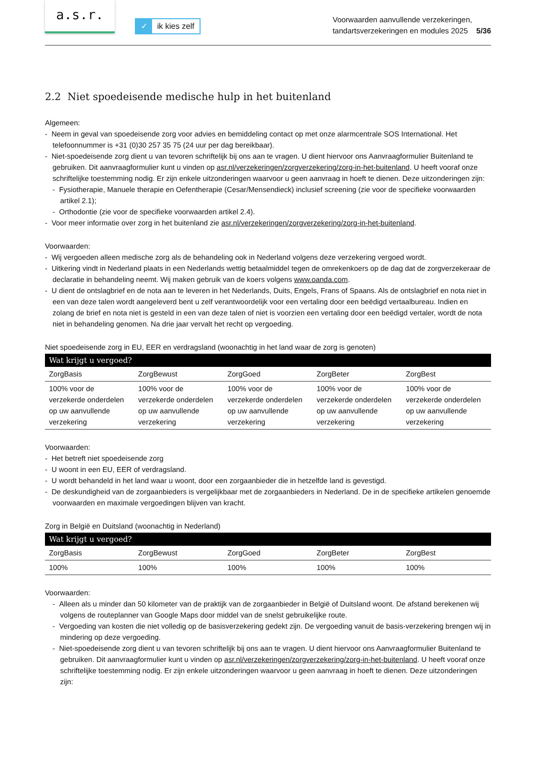a.s.r.
✓ ik kies zelf
Voorwaarden aanvullende verzekeringen,
tandartsverzekeringen en modules 2025 5/36
2.2 Niet spoedeisende medische hulp in het buitenland
Algemeen:
- Neem in geval van spoedeisende zorg voor advies en bemiddeling contact op met onze alarmcentrale SOS International. Het telefoonnummer is +31 (0)30 257 35 75 (24 uur per dag bereikbaar).
- Niet-spoedeisende zorg dient u van tevoren schriftelijk bij ons aan te vragen. U dient hiervoor ons Aanvraagformulier Buitenland te gebruiken. Dit aanvraagformulier kunt u vinden op asr.nl/verzekeringen/zorgverzekering/zorg-in-het-buitenland. U heeft vooraf onze schriftelijke toestemming nodig. Er zijn enkele uitzonderingen waarvoor u geen aanvraag in hoeft te dienen. Deze uitzonderingen zijn:
- Fysiotherapie, Manuele therapie en Oefentherapie (Cesar/Mensendieck) inclusief screening (zie voor de specifieke voorwaarden artikel 2.1);
- Orthodontie (zie voor de specifieke voorwaarden artikel 2.4).
- Voor meer informatie over zorg in het buitenland zie asr.nl/verzekeringen/zorgverzekering/zorg-in-het-buitenland.
Voorwaarden:
- Wij vergoeden alleen medische zorg als de behandeling ook in Nederland volgens deze verzekering vergoed wordt.
- Uitkering vindt in Nederland plaats in een Nederlands wettig betaalmiddel tegen de omrekenkoers op de dag dat de zorgverzekeraar de declaratie in behandeling neemt. Wij maken gebruik van de koers volgens www.oanda.com.
- U dient de ontslagbrief en de nota aan te leveren in het Nederlands, Duits, Engels, Frans of Spaans. Als de ontslagbrief en nota niet in een van deze talen wordt aangeleverd bent u zelf verantwoordelijk voor een vertaling door een beëdigd vertaalbureau. Indien en zolang de brief en nota niet is gesteld in een van deze talen of niet is voorzien een vertaling door een beëdigd vertaler, wordt de nota niet in behandeling genomen. Na drie jaar vervalt het recht op vergoeding.
Niet spoedeisende zorg in EU, EER en verdragsland (woonachtig in het land waar de zorg is genoten)
| Wat krijgt u vergoed? | | | | |
| --- | --- | --- | --- | --- |
| ZorgBasis | ZorgBewust | ZorgGoed | ZorgBeter | ZorgBest |
| 100% voor de verzekerde onderdelen op uw aanvullende verzekering | 100% voor de verzekerde onderdelen op uw aanvullende verzekering | 100% voor de verzekerde onderdelen op uw aanvullende verzekering | 100% voor de verzekerde onderdelen op uw aanvullende verzekering | 100% voor de verzekerde onderdelen op uw aanvullende verzekering |
Voorwaarden:
- Het betreft niet spoedeisende zorg
- U woont in een EU, EER of verdragsland.
- U wordt behandeld in het land waar u woont, door een zorgaanbieder die in hetzelfde land is gevestigd.
- De deskundigheid van de zorgaanbieders is vergelijkbaar met de zorgaanbieders in Nederland. De in de specifieke artikelen genoemde voorwaarden en maximale vergoedingen blijven van kracht.
Zorg in België en Duitsland (woonachtig in Nederland)
| Wat krijgt u vergoed? | | | | |
| --- | --- | --- | --- | --- |
| ZorgBasis | ZorgBewust | ZorgGoed | ZorgBeter | ZorgBest |
| 100% | 100% | 100% | 100% | 100% |
Voorwaarden:
- Alleen als u minder dan 50 kilometer van de praktijk van de zorgaanbieder in België of Duitsland woont. De afstand berekenen wij volgens de routeplanner van Google Maps door middel van de snelst gebruikelijke route.
- Vergoeding van kosten die niet volledig op de basisverzekering gedekt zijn. De vergoeding vanuit de basis-verzekering brengen wij in mindering op deze vergoeding.
- Niet-spoedeisende zorg dient u van tevoren schriftelijk bij ons aan te vragen. U dient hiervoor ons Aanvraagformulier Buitenland te gebruiken. Dit aanvraagformulier kunt u vinden op asr.nl/verzekeringen/zorgverzekering/zorg-in-het-buitenland. U heeft vooraf onze schriftelijke toestemming nodig. Er zijn enkele uitzonderingen waarvoor u geen aanvraag in hoeft te dienen. Deze uitzonderingen zijn: